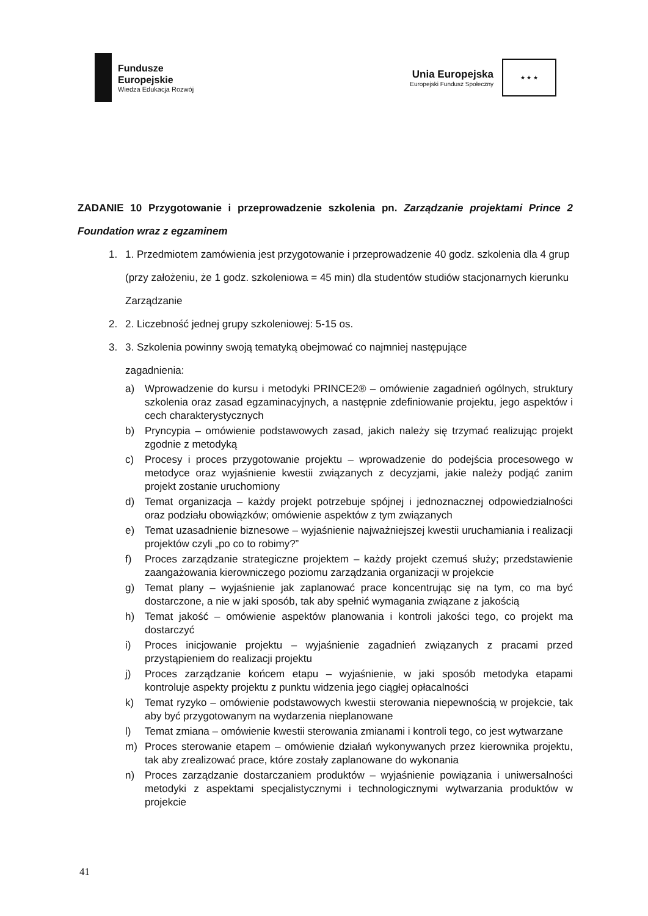Fundusze
Europejskie
Wiedza Edukacja Rozwój
Unia Europejska
Europejski Fundusz Społeczny
★ ★ ★
ZADANIE 10 Przygotowanie i przeprowadzenie szkolenia pn. Zarządzanie projektami Prince 2 Foundation wraz z egzaminem
1. 1. Przedmiotem zamówienia jest przygotowanie i przeprowadzenie 40 godz. szkolenia dla 4 grup (przy założeniu, że 1 godz. szkoleniowa = 45 min) dla studentów studiów stacjonarnych kierunku Zarządzanie
2. 2. Liczebność jednej grupy szkoleniowej: 5-15 os.
3. 3. Szkolenia powinny swoją tematyką obejmować co najmniej następujące
zagadnienia:
a) Wprowadzenie do kursu i metodyki PRINCE2® – omówienie zagadnień ogólnych, struktury szkolenia oraz zasad egzaminacyjnych, a następnie zdefiniowanie projektu, jego aspektów i cech charakterystycznych
b) Pryncypia – omówienie podstawowych zasad, jakich należy się trzymać realizując projekt zgodnie z metodyką
c) Procesy i proces przygotowanie projektu – wprowadzenie do podejścia procesowego w metodyce oraz wyjaśnienie kwestii związanych z decyzjami, jakie należy podjąć zanim projekt zostanie uruchomiony
d) Temat organizacja – każdy projekt potrzebuje spójnej i jednoznacznej odpowiedzialności oraz podziału obowiązków; omówienie aspektów z tym związanych
e) Temat uzasadnienie biznesowe – wyjaśnienie najważniejszej kwestii uruchamiania i realizacji projektów czyli „po co to robimy?”
f) Proces zarządzanie strategiczne projektem – każdy projekt czemuś służy; przedstawienie zaangażowania kierowniczego poziomu zarządzania organizacji w projekcie
g) Temat plany – wyjaśnienie jak zaplanować prace koncentrując się na tym, co ma być dostarczone, a nie w jaki sposób, tak aby spełnić wymagania związane z jakością
h) Temat jakość – omówienie aspektów planowania i kontroli jakości tego, co projekt ma dostarczyć
i) Proces inicjowanie projektu – wyjaśnienie zagadnień związanych z pracami przed przystąpieniem do realizacji projektu
j) Proces zarządzanie końcem etapu – wyjaśnienie, w jaki sposób metodyka etapami kontroluje aspekty projektu z punktu widzenia jego ciągłej opłacalności
k) Temat ryzyko – omówienie podstawowych kwestii sterowania niepewnością w projekcie, tak aby być przygotowanym na wydarzenia nieplanowane
l) Temat zmiana – omówienie kwestii sterowania zmianami i kontroli tego, co jest wytwarzane
m) Proces sterowanie etapem – omówienie działań wykonywanych przez kierownika projektu, tak aby zrealizować prace, które zostały zaplanowane do wykonania
n) Proces zarządzanie dostarczaniem produktów – wyjaśnienie powiązania i uniwersalności metodyki z aspektami specjalistycznymi i technologicznymi wytwarzania produktów w projekcie
41